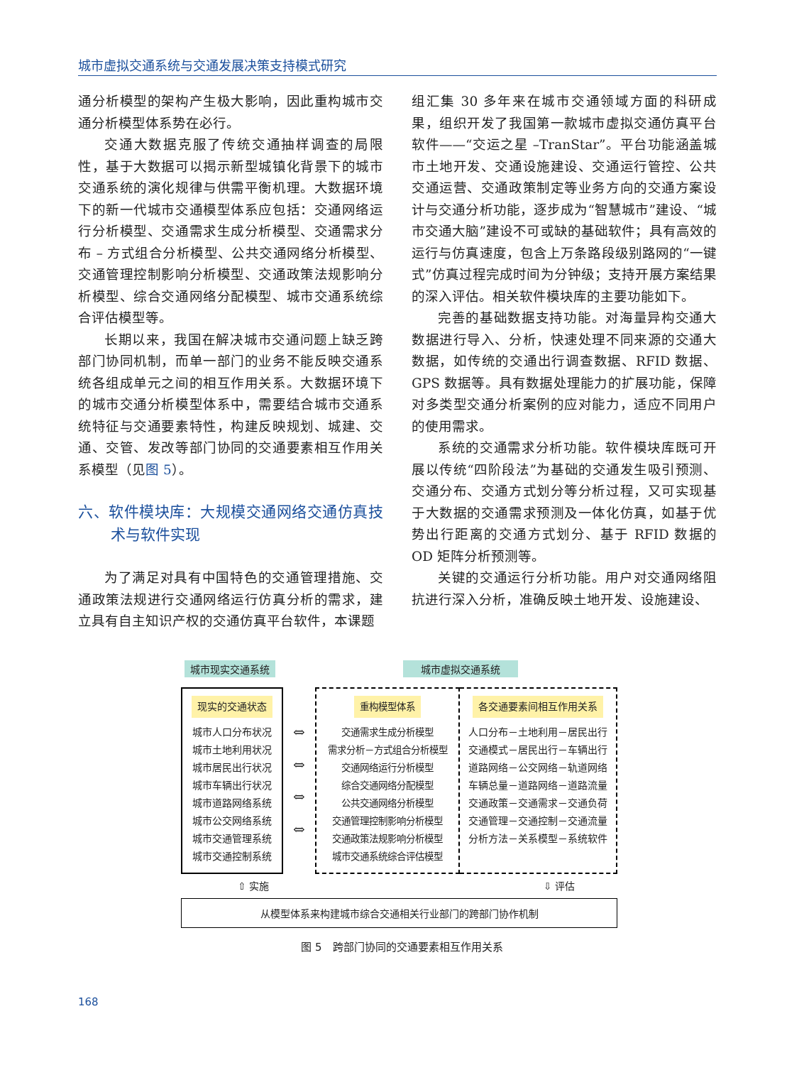城市虚拟交通系统与交通发展决策支持模式研究
通分析模型的架构产生极大影响，因此重构城市交通分析模型体系势在必行。
交通大数据克服了传统交通抽样调查的局限性，基于大数据可以揭示新型城镇化背景下的城市交通系统的演化规律与供需平衡机理。大数据环境下的新一代城市交通模型体系应包括：交通网络运行分析模型、交通需求生成分析模型、交通需求分布 – 方式组合分析模型、公共交通网络分析模型、交通管理控制影响分析模型、交通政策法规影响分析模型、综合交通网络分配模型、城市交通系统综合评估模型等。
长期以来，我国在解决城市交通问题上缺乏跨部门协同机制，而单一部门的业务不能反映交通系统各组成单元之间的相互作用关系。大数据环境下的城市交通分析模型体系中，需要结合城市交通系统特征与交通要素特性，构建反映规划、城建、交通、交管、发改等部门协同的交通要素相互作用关系模型（见图 5）。
六、软件模块库：大规模交通网络交通仿真技术与软件实现
为了满足对具有中国特色的交通管理措施、交通政策法规进行交通网络运行仿真分析的需求，建立具有自主知识产权的交通仿真平台软件，本课题
组汇集 30 多年来在城市交通领域方面的科研成果，组织开发了我国第一款城市虚拟交通仿真平台软件——“交运之星 –TranStar”。平台功能涵盖城市土地开发、交通设施建设、交通运行管控、公共交通运营、交通政策制定等业务方向的交通方案设计与交通分析功能，逐步成为“智慧城市”建设、“城市交通大脑”建设不可或缺的基础软件；具有高效的运行与仿真速度，包含上万条路段级别路网的“一键式”仿真过程完成时间为分钟级；支持开展方案结果的深入评估。相关软件模块库的主要功能如下。
完善的基础数据支持功能。对海量异构交通大数据进行导入、分析，快速处理不同来源的交通大数据，如传统的交通出行调查数据、RFID 数据、GPS 数据等。具有数据处理能力的扩展功能，保障对多类型交通分析案例的应对能力，适应不同用户的使用需求。
系统的交通需求分析功能。软件模块库既可开展以传统“四阶段法”为基础的交通发生吸引预测、交通分布、交通方式划分等分析过程，又可实现基于大数据的交通需求预测及一体化仿真，如基于优势出行距离的交通方式划分、基于 RFID 数据的 OD 矩阵分析预测等。
关键的交通运行分析功能。用户对交通网络阻抗进行深入分析，准确反映土地开发、设施建设、
城市现实交通系统 城市虚拟交通系统
现实的交通状态
城市人口分布状况
城市土地利用状况
城市居民出行状况
城市车辆出行状况
城市道路网络系统
城市公交网络系统
城市交通管理系统
城市交通控制系统
⇔
⇔
⇔
⇔
重构模型体系
交通需求生成分析模型
需求分析－方式组合分析模型
交通网络运行分析模型
综合交通网络分配模型
公共交通网络分析模型
交通管理控制影响分析模型
交通政策法规影响分析模型
城市交通系统综合评估模型
各交通要素间相互作用关系
人口分布－土地利用－居民出行
交通模式－居民出行－车辆出行
道路网络－公交网络－轨道网络
车辆总量－道路网络－道路流量
交通政策－交通需求－交通负荷
交通管理－交通控制－交通流量
分析方法－关系模型－系统软件
⇧ 实施 ⇩ 评估
从模型体系来构建城市综合交通相关行业部门的跨部门协作机制
图 5　跨部门协同的交通要素相互作用关系
168